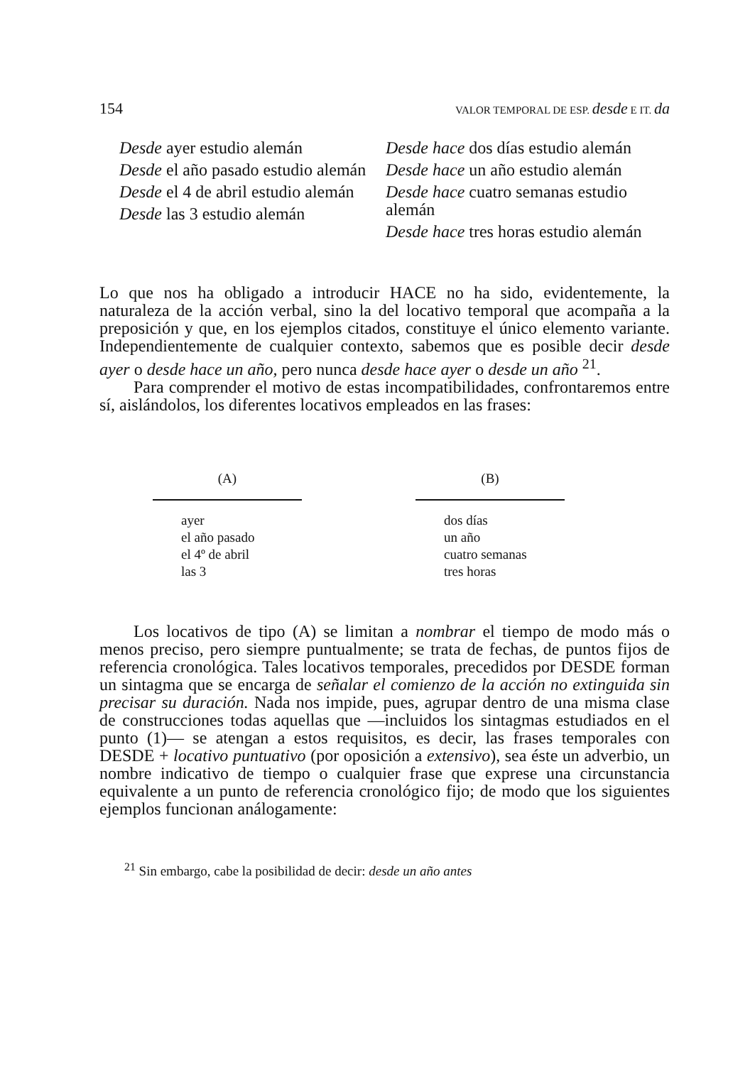154 VALOR TEMPORAL DE ESP. desde E IT. da
Desde ayer estudio alemán
Desde el año pasado estudio alemán
Desde el 4 de abril estudio alemán
Desde las 3 estudio alemán
Desde hace dos días estudio alemán
Desde hace un año estudio alemán
Desde hace cuatro semanas estudio alemán
Desde hace tres horas estudio alemán
Lo que nos ha obligado a introducir HACE no ha sido, evidentemente, la naturaleza de la acción verbal, sino la del locativo temporal que acompaña a la preposición y que, en los ejemplos citados, constituye el único elemento variante. Independientemente de cualquier contexto, sabemos que es posible decir desde ayer o desde hace un año, pero nunca desde hace ayer o desde un año <sup>21</sup>.
Para comprender el motivo de estas incompatibilidades, confrontaremos entre sí, aislándolos, los diferentes locativos empleados en las frases:
| (A) | | (B) |
| --- | --- | --- |
| ayer el año pasado el 4º de abril las 3 | | dos días un año cuatro semanas tres horas |
Los locativos de tipo (A) se limitan a nombrar el tiempo de modo más o menos preciso, pero siempre puntualmente; se trata de fechas, de puntos fijos de referencia cronológica. Tales locativos temporales, precedidos por DESDE forman un sintagma que se encarga de señalar el comienzo de la acción no extinguida sin precisar su duración. Nada nos impide, pues, agrupar dentro de una misma clase de construcciones todas aquellas que —incluidos los sintagmas estudiados en el punto (1)— se atengan a estos requisitos, es decir, las frases temporales con DESDE + locativo puntuativo (por oposición a extensivo), sea éste un adverbio, un nombre indicativo de tiempo o cualquier frase que exprese una circunstancia equivalente a un punto de referencia cronológico fijo; de modo que los siguientes ejemplos funcionan análogamente:
<sup>21</sup> Sin embargo, cabe la posibilidad de decir: desde un año antes